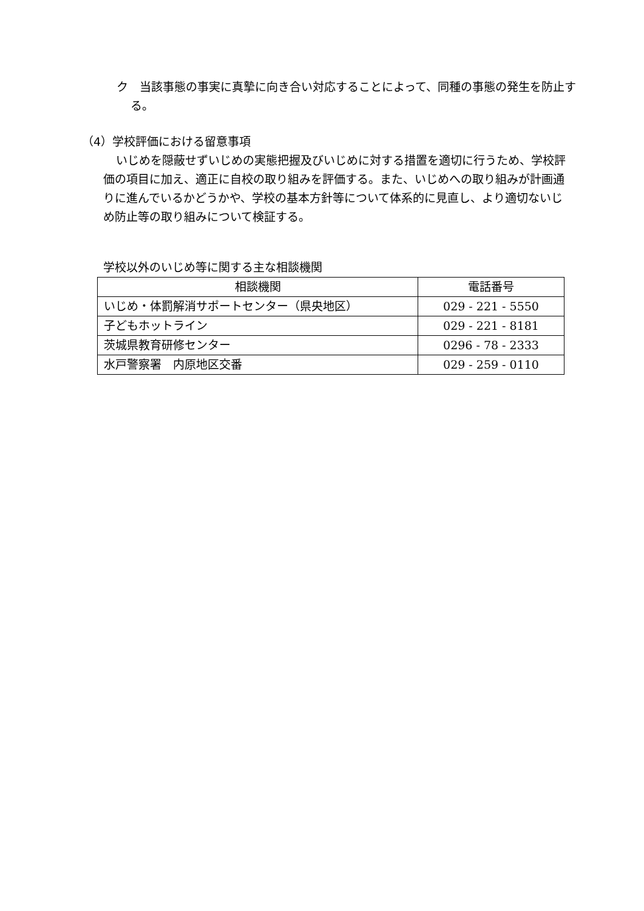ク　当該事態の事実に真摯に向き合い対応することによって、同種の事態の発生を防止する。
（4）学校評価における留意事項
いじめを隠蔽せずいじめの実態把握及びいじめに対する措置を適切に行うため、学校評価の項目に加え、適正に自校の取り組みを評価する。また、いじめへの取り組みが計画通りに進んでいるかどうかや、学校の基本方針等について体系的に見直し、より適切ないじめ防止等の取り組みについて検証する。
学校以外のいじめ等に関する主な相談機関
| 相談機関 | 電話番号 |
| --- | --- |
| いじめ・体罰解消サポートセンター（県央地区） | 029 - 221 - 5550 |
| 子どもホットライン | 029 - 221 - 8181 |
| 茨城県教育研修センター | 0296 - 78 - 2333 |
| 水戸警察署 内原地区交番 | 029 - 259 - 0110 |